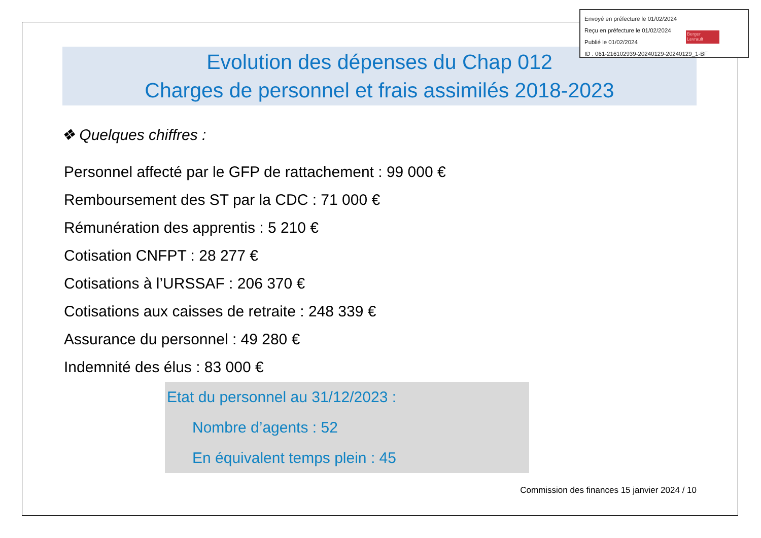Evolution des dépenses du Chap 012
Charges de personnel et frais assimilés 2018-2023
❖ Quelques chiffres :
Personnel affecté par le GFP de rattachement : 99 000 €
Remboursement des ST par la CDC : 71 000 €
Rémunération des apprentis : 5 210 €
Cotisation CNFPT : 28 277 €
Cotisations à l’URSSAF : 206 370 €
Cotisations aux caisses de retraite : 248 339 €
Assurance du personnel : 49 280 €
Indemnité des élus : 83 000 €
Etat du personnel au 31/12/2023 :
Nombre d’agents : 52
En équivalent temps plein : 45
Commission des finances 15 janvier 2024 / 10
Envoyé en préfecture le 01/02/2024
Reçu en préfecture le 01/02/2024
Publié le 01/02/2024
ID : 061-216102939-20240129-20240129_1-BF
Berger
Levrault